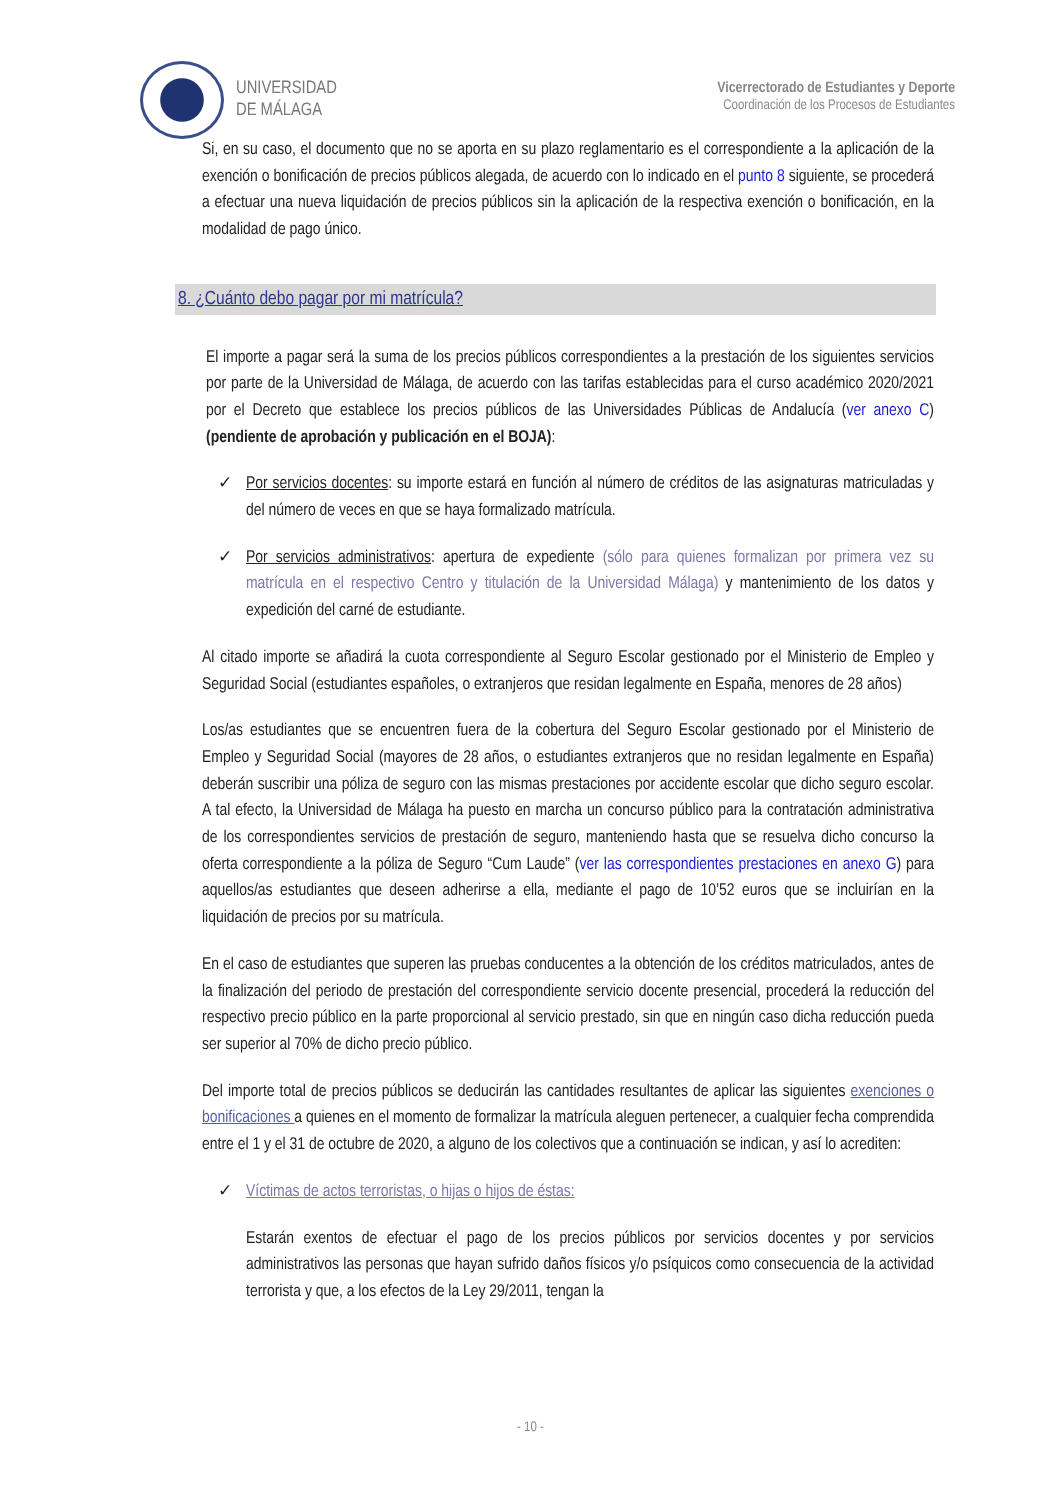UNIVERSIDAD
DE MÁLAGA
Vicerrectorado de Estudiantes y Deporte
Coordinación de los Procesos de Estudiantes
Si, en su caso, el documento que no se aporta en su plazo reglamentario es el correspondiente a la aplicación de la exención o bonificación de precios públicos alegada, de acuerdo con lo indicado en el punto 8 siguiente, se procederá a efectuar una nueva liquidación de precios públicos sin la aplicación de la respectiva exención o bonificación, en la modalidad de pago único.
8. ¿Cuánto debo pagar por mi matrícula?
El importe a pagar será la suma de los precios públicos correspondientes a la prestación de los siguientes servicios por parte de la Universidad de Málaga, de acuerdo con las tarifas establecidas para el curso académico 2020/2021 por el Decreto que establece los precios públicos de las Universidades Públicas de Andalucía (ver anexo C) (pendiente de aprobación y publicación en el BOJA):
✓ Por servicios docentes: su importe estará en función al número de créditos de las asignaturas matriculadas y del número de veces en que se haya formalizado matrícula.
✓ Por servicios administrativos: apertura de expediente (sólo para quienes formalizan por primera vez su matrícula en el respectivo Centro y titulación de la Universidad Málaga) y mantenimiento de los datos y expedición del carné de estudiante.
Al citado importe se añadirá la cuota correspondiente al Seguro Escolar gestionado por el Ministerio de Empleo y Seguridad Social (estudiantes españoles, o extranjeros que residan legalmente en España, menores de 28 años)
Los/as estudiantes que se encuentren fuera de la cobertura del Seguro Escolar gestionado por el Ministerio de Empleo y Seguridad Social (mayores de 28 años, o estudiantes extranjeros que no residan legalmente en España) deberán suscribir una póliza de seguro con las mismas prestaciones por accidente escolar que dicho seguro escolar. A tal efecto, la Universidad de Málaga ha puesto en marcha un concurso público para la contratación administrativa de los correspondientes servicios de prestación de seguro, manteniendo hasta que se resuelva dicho concurso la oferta correspondiente a la póliza de Seguro “Cum Laude” (ver las correspondientes prestaciones en anexo G) para aquellos/as estudiantes que deseen adherirse a ella, mediante el pago de 10’52 euros que se incluirían en la liquidación de precios por su matrícula.
En el caso de estudiantes que superen las pruebas conducentes a la obtención de los créditos matriculados, antes de la finalización del periodo de prestación del correspondiente servicio docente presencial, procederá la reducción del respectivo precio público en la parte proporcional al servicio prestado, sin que en ningún caso dicha reducción pueda ser superior al 70% de dicho precio público.
Del importe total de precios públicos se deducirán las cantidades resultantes de aplicar las siguientes exenciones o bonificaciones a quienes en el momento de formalizar la matrícula aleguen pertenecer, a cualquier fecha comprendida entre el 1 y el 31 de octubre de 2020, a alguno de los colectivos que a continuación se indican, y así lo acrediten:
✓ Víctimas de actos terroristas, o hijas o hijos de éstas:
Estarán exentos de efectuar el pago de los precios públicos por servicios docentes y por servicios administrativos las personas que hayan sufrido daños físicos y/o psíquicos como consecuencia de la actividad terrorista y que, a los efectos de la Ley 29/2011, tengan la
- 10 -